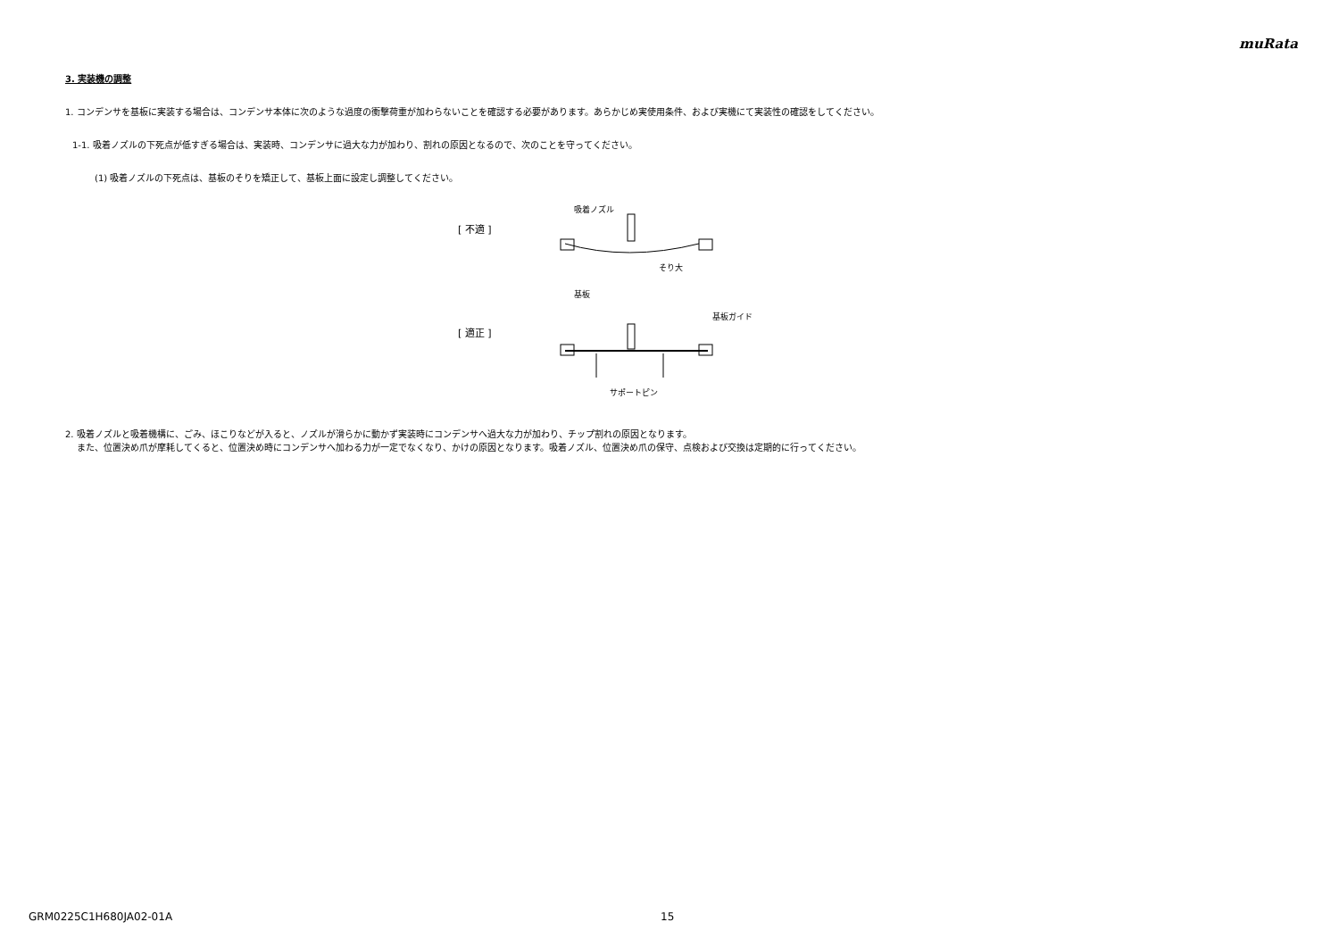muRata
3. 実装機の調整
1. コンデンサを基板に実装する場合は、コンデンサ本体に次のような過度の衝撃荷重が加わらないことを確認する必要があります。あらかじめ実使用条件、および実機にて実装性の確認をしてください。
1-1. 吸着ノズルの下死点が低すぎる場合は、実装時、コンデンサに過大な力が加わり、割れの原因となるので、次のことを守ってください。
(1) 吸着ノズルの下死点は、基板のそりを矯正して、基板上面に設定し調整してください。
[ 不適 ]
[ 適正 ]
吸着ノズル
そり大
基板
基板ガイド
サポートピン
2. 吸着ノズルと吸着機構に、ごみ、ほこりなどが入ると、ノズルが滑らかに動かず実装時にコンデンサへ過大な力が加わり、チップ割れの原因となります。
また、位置決め爪が摩耗してくると、位置決め時にコンデンサへ加わる力が一定でなくなり、かけの原因となります。吸着ノズル、位置決め爪の保守、点検および交換は定期的に行ってください。
GRM0225C1H680JA02-01A 15